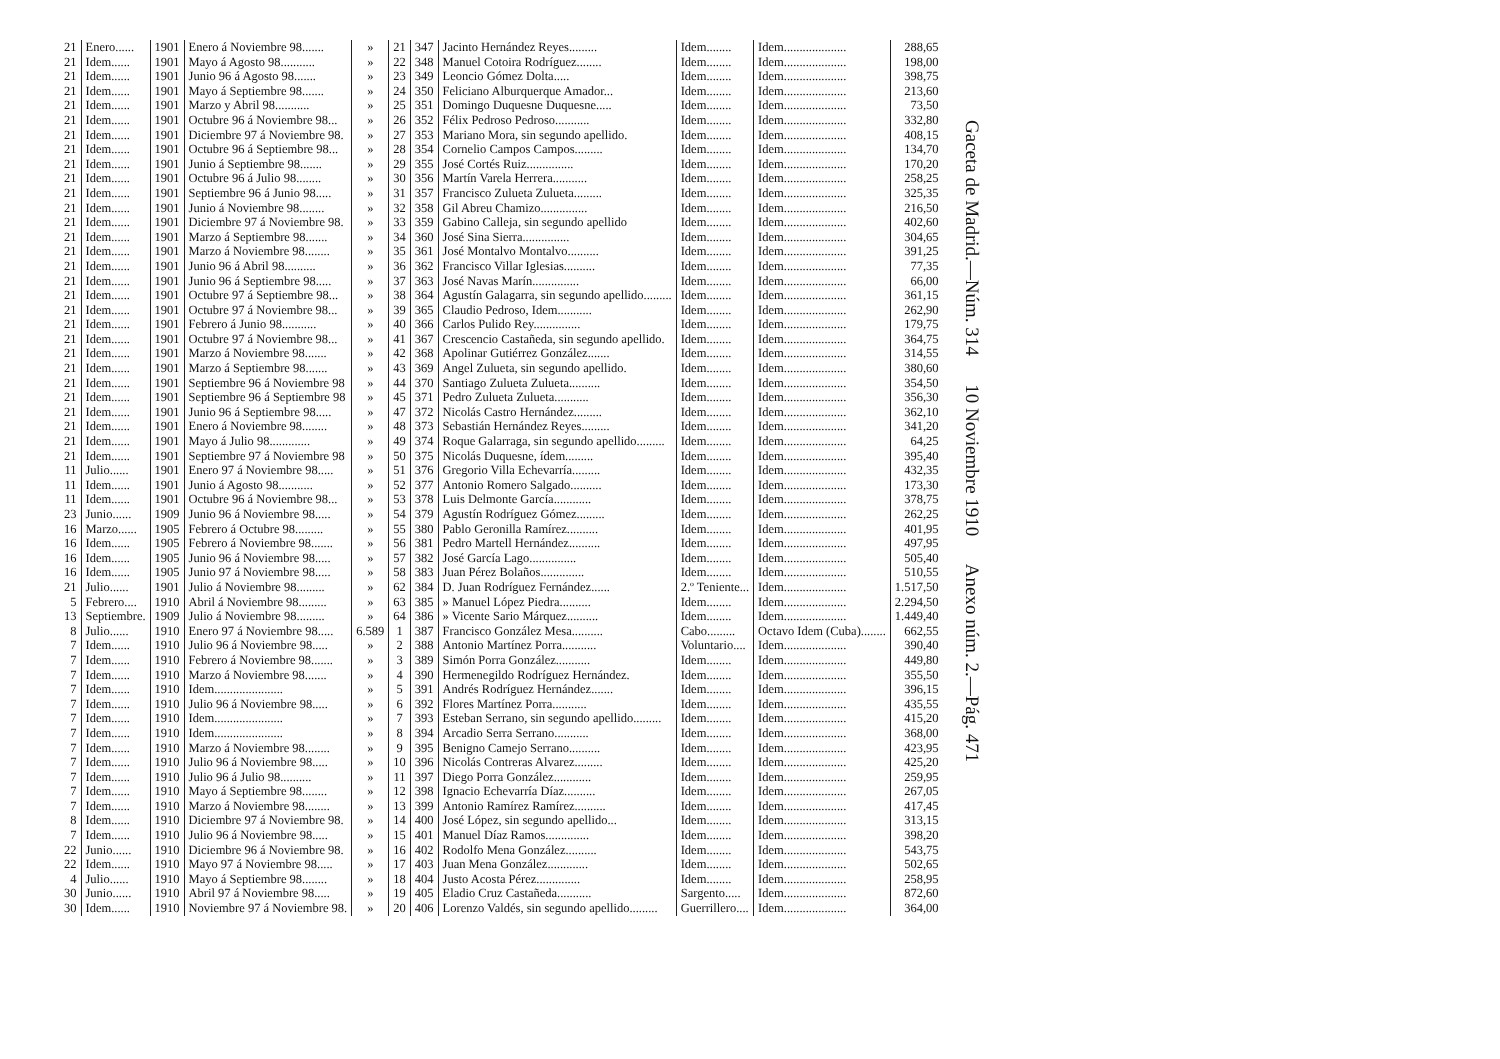| 21 | Enero...... | 1901 | Enero á Noviembre 98....... | » | 21 | 347 | Jacinto Hernández Reyes......... | Idem........ | Idem.................... | 288,65 |
| 21 | Idem...... | 1901 | Mayo á Agosto 98........... | » | 22 | 348 | Manuel Cotoira Rodríguez........ | Idem........ | Idem.................... | 198,00 |
| 21 | Idem...... | 1901 | Junio 96 á Agosto 98....... | » | 23 | 349 | Leoncio Gómez Dolta..... | Idem........ | Idem.................... | 398,75 |
| 21 | Idem...... | 1901 | Mayo á Septiembre 98....... | » | 24 | 350 | Feliciano Alburquerque Amador... | Idem........ | Idem.................... | 213,60 |
| 21 | Idem...... | 1901 | Marzo y Abril 98........... | » | 25 | 351 | Domingo Duquesne Duquesne..... | Idem........ | Idem.................... | 73,50 |
| 21 | Idem...... | 1901 | Octubre 96 á Noviembre 98... | » | 26 | 352 | Félix Pedroso Pedroso........... | Idem........ | Idem.................... | 332,80 |
| 21 | Idem...... | 1901 | Diciembre 97 á Noviembre 98. | » | 27 | 353 | Mariano Mora, sin segundo apellido. | Idem........ | Idem.................... | 408,15 |
| 21 | Idem...... | 1901 | Octubre 96 á Septiembre 98... | » | 28 | 354 | Cornelio Campos Campos......... | Idem........ | Idem.................... | 134,70 |
| 21 | Idem...... | 1901 | Junio á Septiembre 98....... | » | 29 | 355 | José Cortés Ruiz............... | Idem........ | Idem.................... | 170,20 |
| 21 | Idem...... | 1901 | Octubre 96 á Julio 98........ | » | 30 | 356 | Martín Varela Herrera........... | Idem........ | Idem.................... | 258,25 |
| 21 | Idem...... | 1901 | Septiembre 96 á Junio 98..... | » | 31 | 357 | Francisco Zulueta Zulueta......... | Idem........ | Idem.................... | 325,35 |
| 21 | Idem...... | 1901 | Junio á Noviembre 98........ | » | 32 | 358 | Gil Abreu Chamizo............... | Idem........ | Idem.................... | 216,50 |
| 21 | Idem...... | 1901 | Diciembre 97 á Noviembre 98. | » | 33 | 359 | Gabino Calleja, sin segundo apellido | Idem........ | Idem.................... | 402,60 |
| 21 | Idem...... | 1901 | Marzo á Septiembre 98....... | » | 34 | 360 | José Sina Sierra............... | Idem........ | Idem.................... | 304,65 |
| 21 | Idem...... | 1901 | Marzo á Noviembre 98........ | » | 35 | 361 | José Montalvo Montalvo.......... | Idem........ | Idem.................... | 391,25 |
| 21 | Idem...... | 1901 | Junio 96 á Abril 98.......... | » | 36 | 362 | Francisco Villar Iglesias.......... | Idem........ | Idem.................... | 77,35 |
| 21 | Idem...... | 1901 | Junio 96 á Septiembre 98..... | » | 37 | 363 | José Navas Marín............... | Idem........ | Idem.................... | 66,00 |
| 21 | Idem...... | 1901 | Octubre 97 á Septiembre 98... | » | 38 | 364 | Agustín Galagarra, sin segundo apellido......... | Idem........ | Idem.................... | 361,15 |
| 21 | Idem...... | 1901 | Octubre 97 á Noviembre 98... | » | 39 | 365 | Claudio Pedroso, Idem........... | Idem........ | Idem.................... | 262,90 |
| 21 | Idem...... | 1901 | Febrero á Junio 98........... | » | 40 | 366 | Carlos Pulido Rey............... | Idem........ | Idem.................... | 179,75 |
| 21 | Idem...... | 1901 | Octubre 97 á Noviembre 98... | » | 41 | 367 | Crescencio Castañeda, sin segundo apellido. | Idem........ | Idem.................... | 364,75 |
| 21 | Idem...... | 1901 | Marzo á Noviembre 98....... | » | 42 | 368 | Apolinar Gutiérrez González....... | Idem........ | Idem.................... | 314,55 |
| 21 | Idem...... | 1901 | Marzo á Septiembre 98....... | » | 43 | 369 | Angel Zulueta, sin segundo apellido. | Idem........ | Idem.................... | 380,60 |
| 21 | Idem...... | 1901 | Septiembre 96 á Noviembre 98 | » | 44 | 370 | Santiago Zulueta Zulueta.......... | Idem........ | Idem.................... | 354,50 |
| 21 | Idem...... | 1901 | Septiembre 96 á Septiembre 98 | » | 45 | 371 | Pedro Zulueta Zulueta........... | Idem........ | Idem.................... | 356,30 |
| 21 | Idem...... | 1901 | Junio 96 á Septiembre 98..... | » | 47 | 372 | Nicolás Castro Hernández......... | Idem........ | Idem.................... | 362,10 |
| 21 | Idem...... | 1901 | Enero á Noviembre 98........ | » | 48 | 373 | Sebastián Hernández Reyes......... | Idem........ | Idem.................... | 341,20 |
| 21 | Idem...... | 1901 | Mayo á Julio 98............. | » | 49 | 374 | Roque Galarraga, sin segundo apellido......... | Idem........ | Idem.................... | 64,25 |
| 21 | Idem...... | 1901 | Septiembre 97 á Noviembre 98 | » | 50 | 375 | Nicolás Duquesne, ídem......... | Idem........ | Idem.................... | 395,40 |
| 11 | Julio...... | 1901 | Enero 97 á Noviembre 98..... | » | 51 | 376 | Gregorio Villa Echevarría......... | Idem........ | Idem.................... | 432,35 |
| 11 | Idem...... | 1901 | Junio á Agosto 98........... | » | 52 | 377 | Antonio Romero Salgado.......... | Idem........ | Idem.................... | 173,30 |
| 11 | Idem...... | 1901 | Octubre 96 á Noviembre 98... | » | 53 | 378 | Luis Delmonte García............ | Idem........ | Idem.................... | 378,75 |
| 23 | Junio...... | 1909 | Junio 96 á Noviembre 98..... | » | 54 | 379 | Agustín Rodríguez Gómez......... | Idem........ | Idem.................... | 262,25 |
| 16 | Marzo...... | 1905 | Febrero á Octubre 98......... | » | 55 | 380 | Pablo Geronilla Ramírez.......... | Idem........ | Idem.................... | 401,95 |
| 16 | Idem...... | 1905 | Febrero á Noviembre 98....... | » | 56 | 381 | Pedro Martell Hernández.......... | Idem........ | Idem.................... | 497,95 |
| 16 | Idem...... | 1905 | Junio 96 á Noviembre 98..... | » | 57 | 382 | José García Lago............... | Idem........ | Idem.................... | 505,40 |
| 16 | Idem...... | 1905 | Junio 97 á Noviembre 98..... | » | 58 | 383 | Juan Pérez Bolaños.............. | Idem........ | Idem.................... | 510,55 |
| 21 | Julio...... | 1901 | Julio á Noviembre 98......... | » | 62 | 384 | D. Juan Rodríguez Fernández...... | 2.º Teniente... | Idem.................... | 1.517,50 |
| 5 | Febrero.... | 1910 | Abril á Noviembre 98......... | » | 63 | 385 | » Manuel López Piedra.......... | Idem........ | Idem.................... | 2.294,50 |
| 13 | Septiembre. | 1909 | Julio á Noviembre 98......... | » | 64 | 386 | » Vicente Sario Márquez.......... | Idem........ | Idem.................... | 1.449,40 |
| 8 | Julio...... | 1910 | Enero 97 á Noviembre 98..... | 6.589 | 1 | 387 | Francisco González Mesa.......... | Cabo......... | Octavo Idem (Cuba)........ | 662,55 |
| 7 | Idem...... | 1910 | Julio 96 á Noviembre 98..... | » | 2 | 388 | Antonio Martínez Porra........... | Voluntario.... | Idem.................... | 390,40 |
| 7 | Idem...... | 1910 | Febrero á Noviembre 98....... | » | 3 | 389 | Simón Porra González........... | Idem........ | Idem.................... | 449,80 |
| 7 | Idem...... | 1910 | Marzo á Noviembre 98....... | » | 4 | 390 | Hermenegildo Rodríguez Hernández. | Idem........ | Idem.................... | 355,50 |
| 7 | Idem...... | 1910 | Idem...................... | » | 5 | 391 | Andrés Rodríguez Hernández....... | Idem........ | Idem.................... | 396,15 |
| 7 | Idem...... | 1910 | Julio 96 á Noviembre 98..... | » | 6 | 392 | Flores Martínez Porra........... | Idem........ | Idem.................... | 435,55 |
| 7 | Idem...... | 1910 | Idem...................... | » | 7 | 393 | Esteban Serrano, sin segundo apellido......... | Idem........ | Idem.................... | 415,20 |
| 7 | Idem...... | 1910 | Idem...................... | » | 8 | 394 | Arcadio Serra Serrano........... | Idem........ | Idem.................... | 368,00 |
| 7 | Idem...... | 1910 | Marzo á Noviembre 98........ | » | 9 | 395 | Benigno Camejo Serrano.......... | Idem........ | Idem.................... | 423,95 |
| 7 | Idem...... | 1910 | Julio 96 á Noviembre 98..... | » | 10 | 396 | Nicolás Contreras Alvarez......... | Idem........ | Idem.................... | 425,20 |
| 7 | Idem...... | 1910 | Julio 96 á Julio 98.......... | » | 11 | 397 | Diego Porra González............ | Idem........ | Idem.................... | 259,95 |
| 7 | Idem...... | 1910 | Mayo á Septiembre 98........ | » | 12 | 398 | Ignacio Echevarría Díaz.......... | Idem........ | Idem.................... | 267,05 |
| 7 | Idem...... | 1910 | Marzo á Noviembre 98........ | » | 13 | 399 | Antonio Ramírez Ramírez.......... | Idem........ | Idem.................... | 417,45 |
| 8 | Idem...... | 1910 | Diciembre 97 á Noviembre 98. | » | 14 | 400 | José López, sin segundo apellido... | Idem........ | Idem.................... | 313,15 |
| 7 | Idem...... | 1910 | Julio 96 á Noviembre 98..... | » | 15 | 401 | Manuel Díaz Ramos.............. | Idem........ | Idem.................... | 398,20 |
| 22 | Junio...... | 1910 | Diciembre 96 á Noviembre 98. | » | 16 | 402 | Rodolfo Mena González.......... | Idem........ | Idem.................... | 543,75 |
| 22 | Idem...... | 1910 | Mayo 97 á Noviembre 98..... | » | 17 | 403 | Juan Mena González............. | Idem........ | Idem.................... | 502,65 |
| 4 | Julio...... | 1910 | Mayo á Septiembre 98........ | » | 18 | 404 | Justo Acosta Pérez.............. | Idem........ | Idem.................... | 258,95 |
| 30 | Junio...... | 1910 | Abril 97 á Noviembre 98..... | » | 19 | 405 | Eladio Cruz Castañeda........... | Sargento..... | Idem.................... | 872,60 |
| 30 | Idem...... | 1910 | Noviembre 97 á Noviembre 98. | » | 20 | 406 | Lorenzo Valdés, sin segundo apellido......... | Guerrillero.... | Idem.................... | 364,00 |
Gaceta de Madrid.—Núm. 314 10 Noviembre 1910 Anexo núm. 2.—Pág. 471